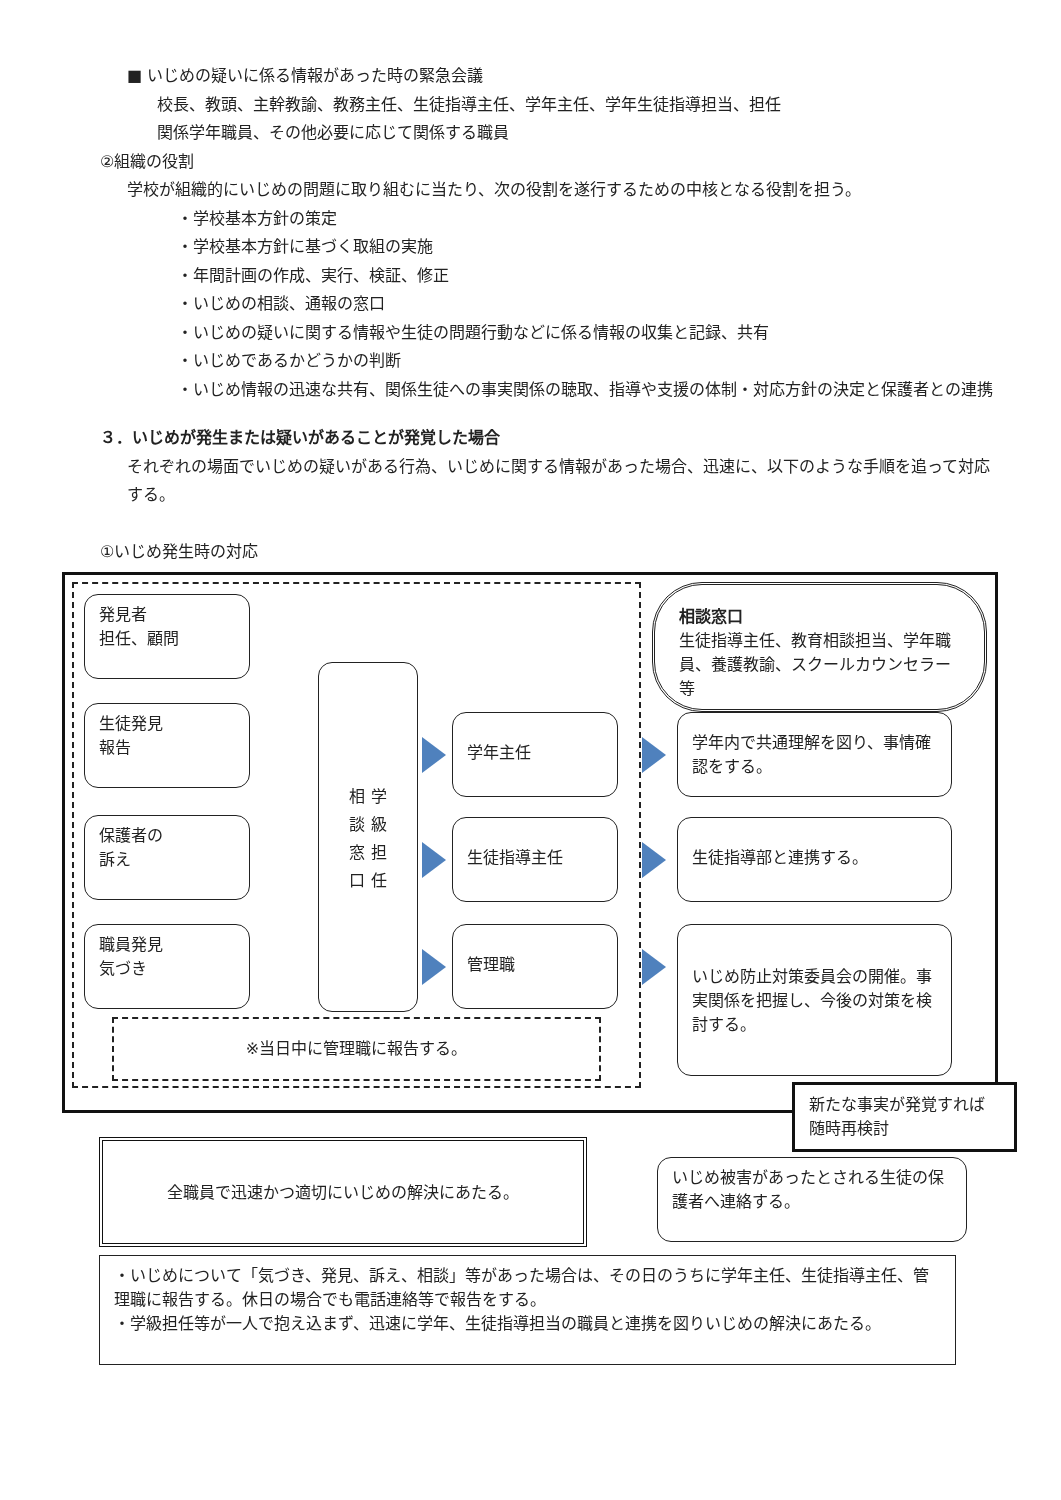■ いじめの疑いに係る情報があった時の緊急会議
校長、教頭、主幹教諭、教務主任、生徒指導主任、学年主任、学年生徒指導担当、担任
関係学年職員、その他必要に応じて関係する職員
②組織の役割
学校が組織的にいじめの問題に取り組むに当たり、次の役割を遂行するための中核となる役割を担う。
・学校基本方針の策定
・学校基本方針に基づく取組の実施
・年間計画の作成、実行、検証、修正
・いじめの相談、通報の窓口
・いじめの疑いに関する情報や生徒の問題行動などに係る情報の収集と記録、共有
・いじめであるかどうかの判断
・いじめ情報の迅速な共有、関係生徒への事実関係の聴取、指導や支援の体制・対応方針の決定と保護者との連携
３．いじめが発生または疑いがあることが発覚した場合
それぞれの場面でいじめの疑いがある行為、いじめに関する情報があった場合、迅速に、以下のような手順を追って対応する。
①いじめ発生時の対応
発見者
担任、顧問
生徒発見
報告
保護者の
訴え
職員発見
気づき
相 学
談 級
窓 担
口 任
学年主任
生徒指導主任
管理職
相談窓口
生徒指導主任、教育相談担当、学年職員、養護教諭、スクールカウンセラー等
学年内で共通理解を図り、事情確認をする。
生徒指導部と連携する。
いじめ防止対策委員会の開催。事実関係を把握し、今後の対策を検討する。
※当日中に管理職に報告する。
新たな事実が発覚すれば随時再検討
全職員で迅速かつ適切にいじめの解決にあたる。
いじめ被害があったとされる生徒の保護者へ連絡する。
・いじめについて「気づき、発見、訴え、相談」等があった場合は、その日のうちに学年主任、生徒指導主任、管理職に報告する。休日の場合でも電話連絡等で報告をする。
・学級担任等が一人で抱え込まず、迅速に学年、生徒指導担当の職員と連携を図りいじめの解決にあたる。